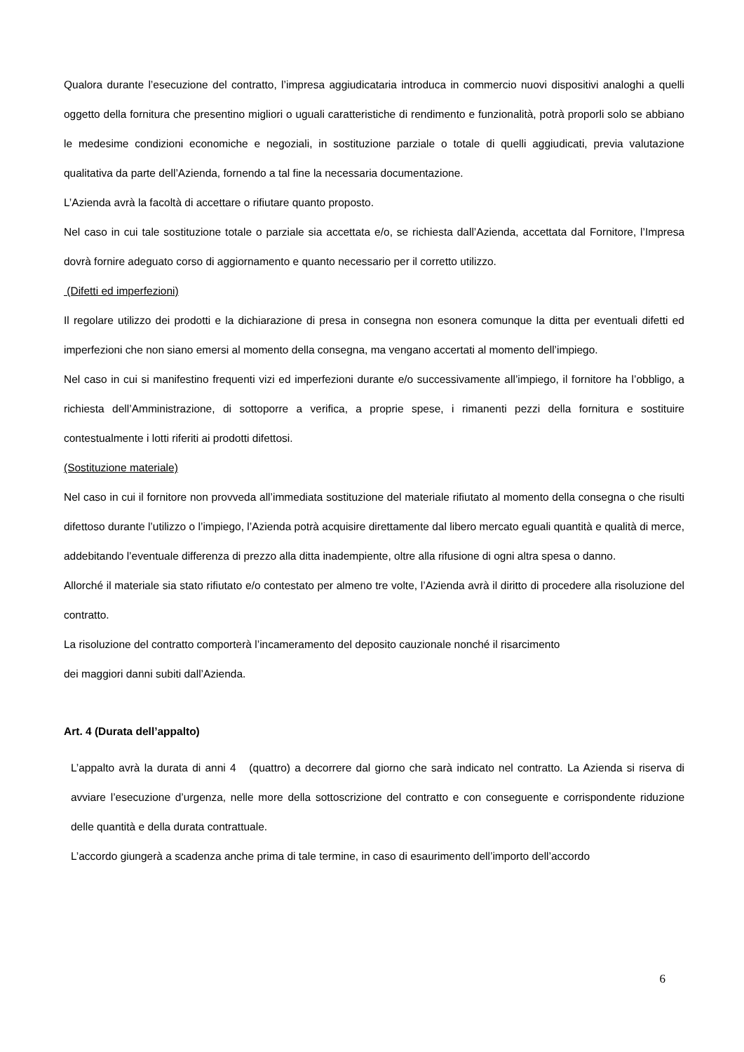Qualora durante l’esecuzione del contratto, l’impresa aggiudicataria introduca in commercio nuovi dispositivi analoghi a quelli oggetto della fornitura che presentino migliori o uguali caratteristiche di rendimento e funzionalità, potrà proporli solo se abbiano le medesime condizioni economiche e negoziali, in sostituzione parziale o totale di quelli aggiudicati, previa valutazione qualitativa da parte dell’Azienda, fornendo a tal fine la necessaria documentazione.
L’Azienda avrà la facoltà di accettare o rifiutare quanto proposto.
Nel caso in cui tale sostituzione totale o parziale sia accettata e/o, se richiesta dall’Azienda, accettata dal Fornitore, l’Impresa dovrà fornire adeguato corso di aggiornamento e quanto necessario per il corretto utilizzo.
(Difetti ed imperfezioni)
Il regolare utilizzo dei prodotti e la dichiarazione di presa in consegna non esonera comunque la ditta per eventuali difetti ed imperfezioni che non siano emersi al momento della consegna, ma vengano accertati al momento dell’impiego.
Nel caso in cui si manifestino frequenti vizi ed imperfezioni durante e/o successivamente all’impiego, il fornitore ha l’obbligo, a richiesta dell’Amministrazione, di sottoporre a verifica, a proprie spese, i rimanenti pezzi della fornitura e sostituire contestualmente i lotti riferiti ai prodotti difettosi.
(Sostituzione materiale)
Nel caso in cui il fornitore non provveda all’immediata sostituzione del materiale rifiutato al momento della consegna o che risulti difettoso durante l’utilizzo o l’impiego, l’Azienda potrà acquisire direttamente dal libero mercato eguali quantità e qualità di merce, addebitando l’eventuale differenza di prezzo alla ditta inadempiente, oltre alla rifusione di ogni altra spesa o danno.
Allorché il materiale sia stato rifiutato e/o contestato per almeno tre volte, l’Azienda avrà il diritto di procedere alla risoluzione del contratto.
La risoluzione del contratto comporterà l’incameramento del deposito cauzionale nonché il risarcimento
dei maggiori danni subiti dall’Azienda.
Art. 4 (Durata dell’appalto)
L’appalto avrà la durata di anni 4 (quattro) a decorrere dal giorno che sarà indicato nel contratto. La Azienda si riserva di avviare l’esecuzione d’urgenza, nelle more della sottoscrizione del contratto e con conseguente e corrispondente riduzione delle quantità e della durata contrattuale.
L’accordo giungerà a scadenza anche prima di tale termine, in caso di esaurimento dell’importo dell’accordo
6